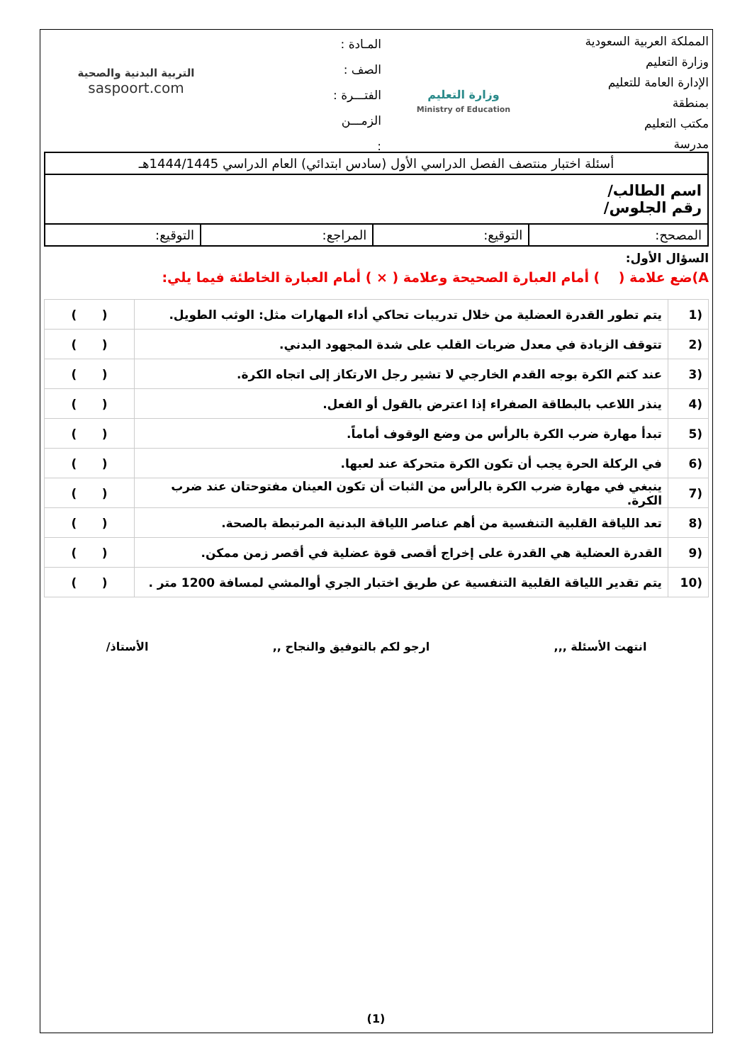المملكة العربية السعودية
وزارة التعليم
الإدارة العامة للتعليم
بمنطقة
مكتب التعليم
مدرسة
وزارة التعليم
Ministry of Education
المـادة :
الصف :
الفتـــرة :
الزمـــن
:
التربية البدنية والصحية
saspoort.com
| أسئلة اختبار منتصف الفصل الدراسي الأول (سادس ابتدائي) العام الدراسي 1444/1445هـ | | | |
| اسم الطالب/ رقم الجلوس/ | | | |
| المصحح: | التوقيع: | المراجع: | التوقيع: |
السؤال الأول:
A)ضع علامة ( ) أمام العبارة الصحيحة وعلامة ( × ) أمام العبارة الخاطئة فيما يلي:
| (1 | يتم تطور القدرة العضلية من خلال تدريبات تحاكي أداء المهارات مثل: الوثب الطويل. | ( ) |
| (2 | تتوقف الزيادة في معدل ضربات القلب على شدة المجهود البدني. | ( ) |
| (3 | عند كتم الكرة بوجه القدم الخارجي لا تشير رجل الارتكاز إلى اتجاه الكرة. | ( ) |
| (4 | ينذر اللاعب بالبطاقة الصفراء إذا اعترض بالقول أو الفعل. | ( ) |
| (5 | تبدأ مهارة ضرب الكرة بالرأس من وضع الوقوف أماماً. | ( ) |
| (6 | في الركلة الحرة يجب أن تكون الكرة متحركة عند لعبها. | ( ) |
| (7 | ينبغي في مهارة ضرب الكرة بالرأس من الثبات أن تكون العينان مفتوحتان عند ضرب الكرة. | ( ) |
| (8 | تعد اللياقة القلبية التنفسية من أهم عناصر اللياقة البدنية المرتبطة بالصحة. | ( ) |
| (9 | القدرة العضلية هي القدرة على إخراج أقصى قوة عضلية في أقصر زمن ممكن. | ( ) |
| (10 | يتم تقدير اللياقة القلبية التنفسية عن طريق اختبار الجري أوالمشي لمسافة 1200 متر . | ( ) |
انتهت الأسئلة ,,, ارجو لكم بالتوفيق والنجاح ,, الأستاذ/
(1)